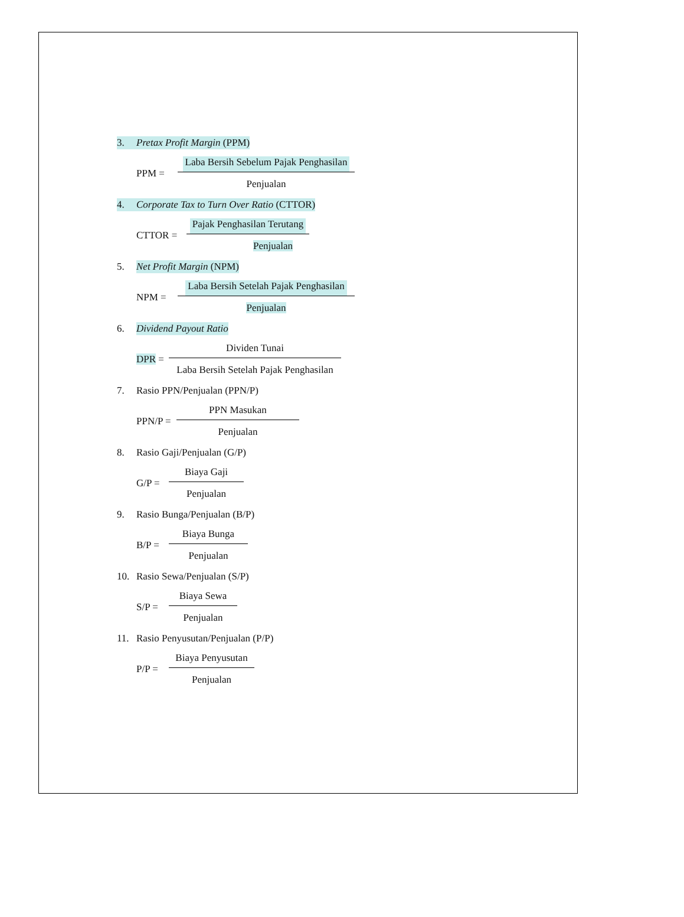3. Pretax Profit Margin (PPM)
PPM = Laba Bersih Sebelum Pajak Penghasilan Penjualan
4. Corporate Tax to Turn Over Ratio (CTTOR)
CTTOR = Pajak Penghasilan Terutang Penjualan
5. Net Profit Margin (NPM)
NPM = Laba Bersih Setelah Pajak Penghasilan Penjualan
6. Dividend Payout Ratio
DPR = Dividen Tunai Laba Bersih Setelah Pajak Penghasilan
7. Rasio PPN/Penjualan (PPN/P)
PPN/P = PPN Masukan Penjualan
8. Rasio Gaji/Penjualan (G/P)
G/P = Biaya Gaji Penjualan
9. Rasio Bunga/Penjualan (B/P)
B/P = Biaya Bunga Penjualan
10. Rasio Sewa/Penjualan (S/P)
S/P = Biaya Sewa Penjualan
11. Rasio Penyusutan/Penjualan (P/P)
P/P = Biaya Penyusutan Penjualan